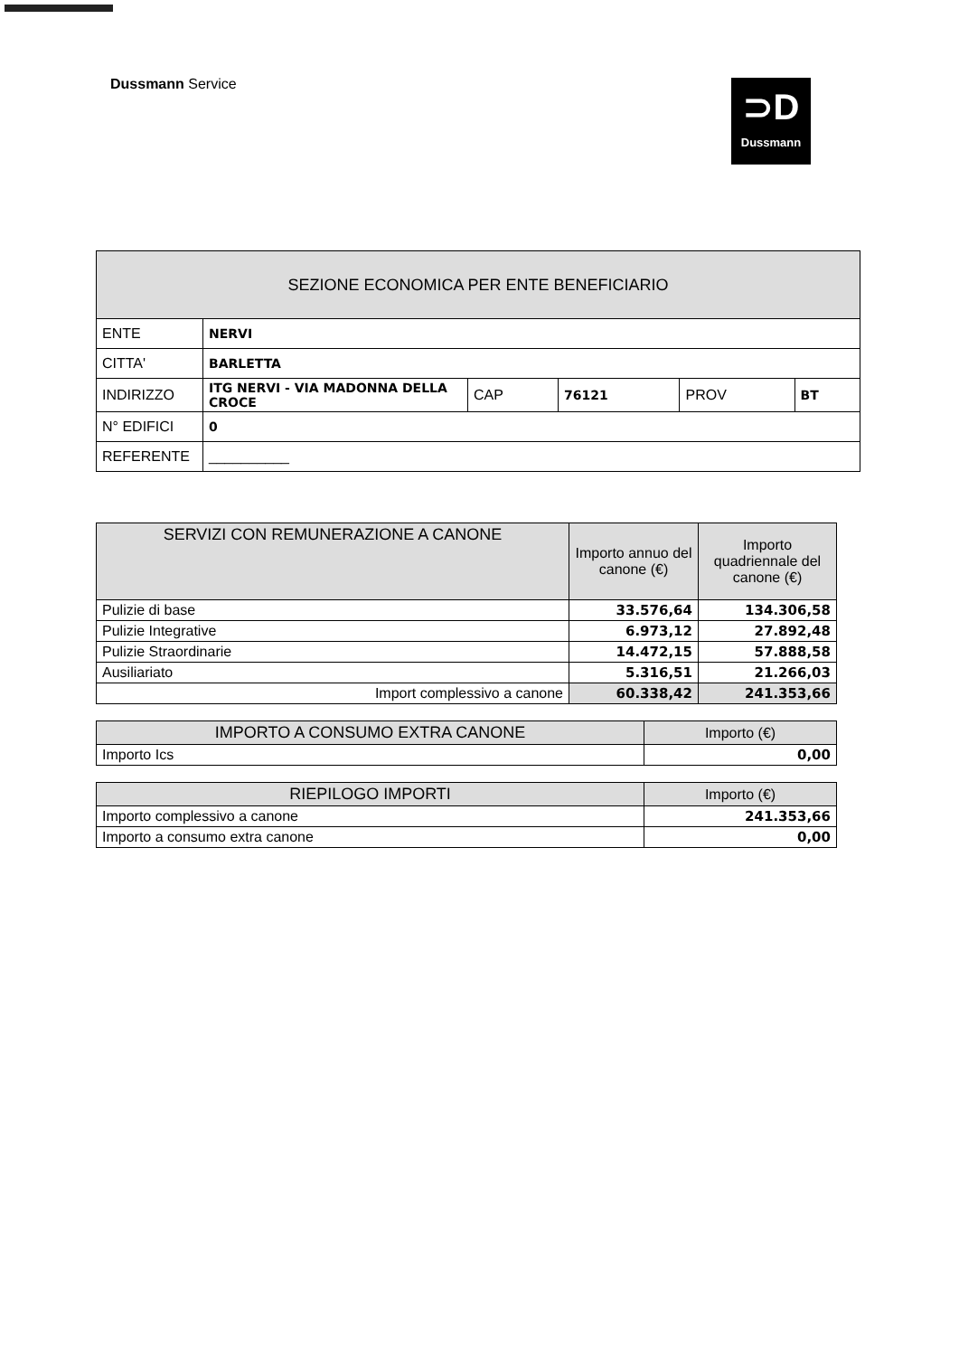Dussmann Service
⊃D
Dussmann
| SEZIONE ECONOMICA PER ENTE BENEFICIARIO | | | | | |
| --- | --- | --- | --- | --- | --- |
| ENTE | NERVI | | | | |
| CITTA' | BARLETTA | | | | |
| INDIRIZZO | ITG NERVI - VIA MADONNA DELLA CROCE | CAP | 76121 | PROV | BT |
| N° EDIFICI | 0 | | | | |
| REFERENTE | __________ | | | | |
| SERVIZI CON REMUNERAZIONE A CANONE | Importo annuo del canone (€) | Importo quadriennale del canone (€) |
| --- | --- | --- |
| Pulizie di base | 33.576,64 | 134.306,58 |
| Pulizie Integrative | 6.973,12 | 27.892,48 |
| Pulizie Straordinarie | 14.472,15 | 57.888,58 |
| Ausiliariato | 5.316,51 | 21.266,03 |
| Import complessivo a canone | 60.338,42 | 241.353,66 |
| IMPORTO A CONSUMO EXTRA CANONE | Importo (€) |
| --- | --- |
| Importo Ics | 0,00 |
| RIEPILOGO IMPORTI | Importo (€) |
| --- | --- |
| Importo complessivo a canone | 241.353,66 |
| Importo a consumo extra canone | 0,00 |